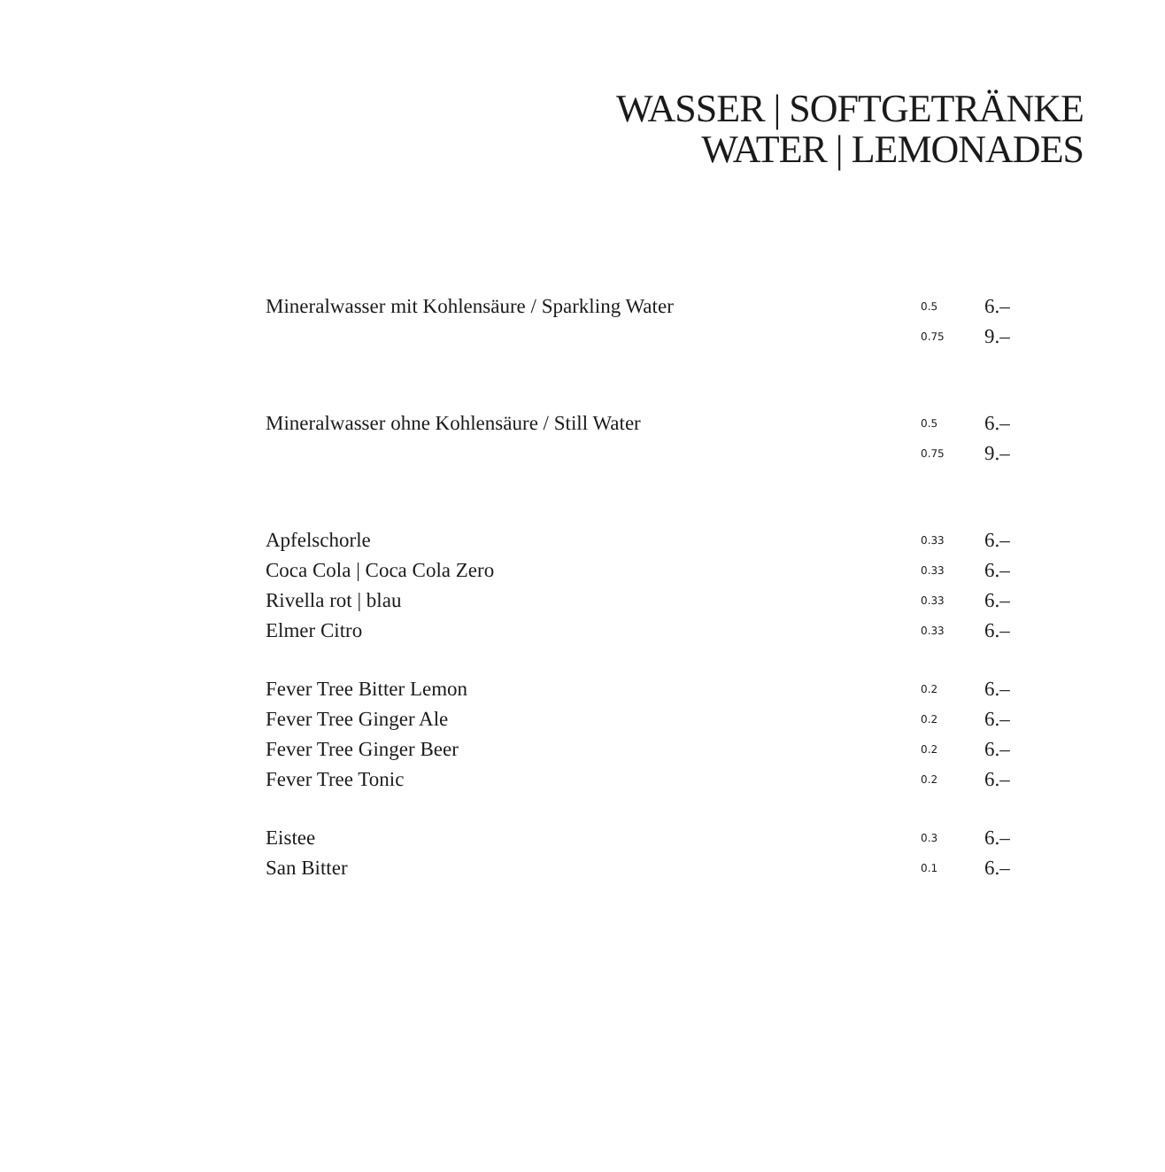WASSER | SOFTGETRÄNKE
WATER | LEMONADES
| Mineralwasser mit Kohlensäure / Sparkling Water | 0.5 | 6.– |
| | 0.75 | 9.– |
| Mineralwasser ohne Kohlensäure / Still Water | 0.5 | 6.– |
| | 0.75 | 9.– |
| Apfelschorle | 0.33 | 6.– |
| Coca Cola / Coca Cola Zero | 0.33 | 6.– |
| Rivella rot / blau | 0.33 | 6.– |
| Elmer Citro | 0.33 | 6.– |
| Fever Tree Bitter Lemon | 0.2 | 6.– |
| Fever Tree Ginger Ale | 0.2 | 6.– |
| Fever Tree Ginger Beer | 0.2 | 6.– |
| Fever Tree Tonic | 0.2 | 6.– |
| Eistee | 0.3 | 6.– |
| San Bitter | 0.1 | 6.– |